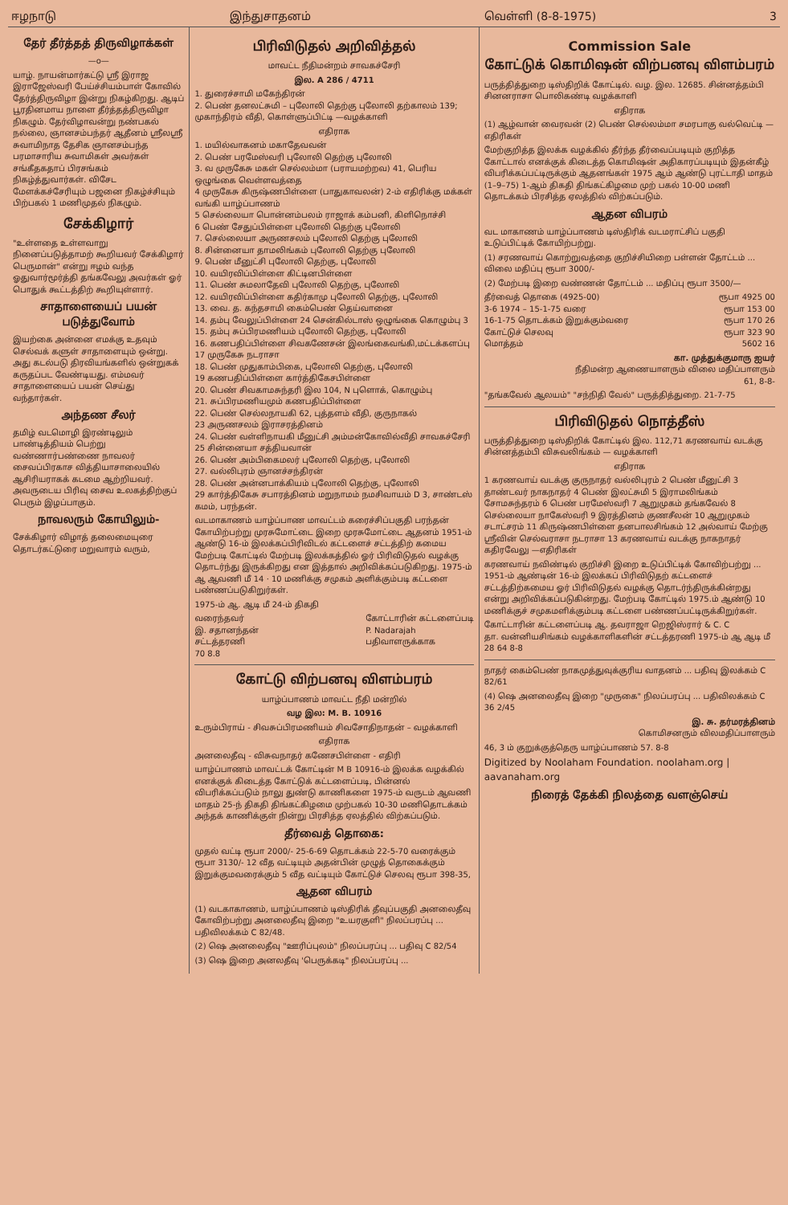ஈழநாடு இந்துசாதனம் வெள்ளி (8-8-1975) 3
தேர் தீர்த்தத் திருவிழாக்கள்
—o—
யாழ். நாயன்மார்கட்டு ஸ்ரீ இராஜ இராஜேஸ்வரி பேய்ச்சியம்பாள் கோவில் தேர்த்திருவிழா இன்று நிகழ்கிறது. ஆடிப் பூரதினமாய நாளை தீர்த்தத்திருவிழா நிகழும். தேர்விழாவன்று நண்பகல் நல்லை, ஞானசம்பந்தர் ஆதீனம் ஸ்ரீலஸ்ரீ சுவாமிநாத தேசிக ஞானசம்பந்த பரமாசாரிய சுவாமிகள் அவர்கள் சங்கீதகதாப் பிரசங்கம் நிகழ்த்துவார்கள். விசேட மேளக்கச்சேரியும் பஜனை நிகழ்ச்சியும் பிற்பகல் 1 மணிமுதல் நிகழும்.
சேக்கிழார்
"உள்ளதை உள்ளவாறு நினைப்படுத்தாமற் கூறியவர் சேக்கிழார் பெருமான்" என்று ஈழம் வந்த ஓதுவார்மூர்த்தி தங்கவேலு அவர்கள் ஓர் பொதுக் கூட்டத்திற் கூறியுள்ளார்.
சாதாளையைப் பயன் படுத்துவோம்
இயற்கை அன்னை எமக்கு உதவும் செல்வக் களுள் சாதாளையும் ஒன்று. அது கடல்படு திரவியங்களில் ஒன்றுகக் கருதப்பட வேண்டியது. எம்மவர் சாதாளையைப் பயன் செய்து வந்தார்கள்.
அந்தண சீலர்
தமிழ் வடமொழி இரண்டிலும் பாண்டித்தியம் பெற்று வண்ணார்பண்ணை நாவலர் சைவப்பிரகாச வித்தியாசாலையில் ஆசிரியராகக் கடமை ஆற்றியவர். அவருடைய பிரிவு சைவ உலகத்திற்குப் பெரும் இழப்பாகும்.
நாவலரும் கோயிலும்-
சேக்கிழார் விழாத் தலைமையுரை தொடர்கட்டுரை மறுவாரம் வரும்,
பிரிவிடுதல் அறிவித்தல்
மாவட்ட நீதிமன்றம் சாவகச்சேரி
இல. A 286 / 4711
1. துரைச்சாமி மகேந்திரன்
2. பெண் தனலட்சுமி – புலோலி தெற்கு புலோலி தற்காலம் 139; முகாந்திரம் வீதி, கொள்ளுப்பிட்டி —வழக்காளி
எதிராக
1. மயில்வாகனம் மகாதேவவன்
2. பெண் பரமேஸ்வரி புலோலி தெற்கு புலோலி
3. வ முருகேசு மகள் செல்லம்மா (பராயமற்றவ) 41, பெரிய ஒழுங்கை வெள்ளவத்தை
4 முருகேசு கிருஷ்ணபிள்ளை (பாதுகாவலன்) 2-ம் எதிரிக்கு மக்கள் வங்கி யாழ்ப்பாணம்
5 செல்லையா பொன்னம்பலம் ராஜாக் கம்பனி, கிளிநொச்சி
6 பெண் சேதுப்பிள்ளை புலோலி தெற்கு புலோலி
7. செல்லையா அருணசலம் புலோலி தெற்கு புலோலி
8. சின்னையா தாமலிங்கம் புலோலி தெற்கு புலோலி
9. பெண் மீனுட்சி புலோலி தெற்கு, புலோலி
10. வயிரவிப்பிள்ளை கிட்டினபிள்ளை
11. பெண் சுமலாதேவி புலோலி தெற்கு, புலோலி
12. வயிரவிப்பிள்ளை கதிர்காமு புலோலி தெற்கு, புலோலி
13. வை. த. கந்தசாமி கைம்பெண் தெய்வானை
14. தம்பு வேலுப்பிள்ளை 24 சென்கில்டாஸ் ஒழுங்கை கொழும்பு 3
15. தம்பு சுப்பிரமணியம் புலோலி தெற்கு, புலோலி
16. கணபதிப்பிள்ளை சிவகணேசன் இலங்கைவங்கி,மட்டக்களப்பு
17 முருகேசு நடராசா
18. பெண் முதுகாம்பிகை, புலோலி தெற்கு, புலோலி
19 கணபதிப்பிள்ளை கார்த்திகேசபிள்ளை
20. பெண் சிவகாமசுந்தரி இல 104, N புளொக், கொழும்பு
21. சுப்பிரமணியமும் கணபதிப்பிள்ளை
22. பெண் செல்லநாயகி 62, புத்தளம் வீதி, குருநாகல்
23 அருணசலம் இராசரத்தினம்
24. பெண் வள்ளிநாயகி மீனுட்சி அம்மன்கோவில்வீதி சாவகச்சேரி
25 சின்னையா சத்தியவான்
26. பெண் அம்பிகைமலர் புலோலி தெற்கு, புலோலி
27. வல்லிபுரம் ஞானச்சந்திரன்
28. பெண் அன்னபாக்கியம் புலோலி தெற்கு, புலோலி
29 கார்த்திகேசு சபாரத்தினம் மறுநாமம் நமசிவாயம் D 3, சாண்டஸ் கமம், பரந்தன்.
வடமாகாணம் யாழ்ப்பாண மாவட்டம் கரைச்சிப்பகுதி பரந்தன் கோயிற்பற்று முரசுமோட்டை இறை முரசுமோட்டை ஆதனம் 1951-ம் ஆண்டு 16-ம் இலக்கப்பிரிவிடல் கட்டளைச் சட்டத்திற் கமைய மேற்படி கோட்டில் மேற்படி இலக்கத்தில் ஓர் பிரிவிடுதல் வழக்கு தொடர்ந்து இருக்கிறது என இத்தால் அறிவிக்கப்படுகிறது. 1975-ம் ஆ ஆவணி மீ 14 · 10 மணிக்கு சமுகம் அளிக்கும்படி கட்டளை பண்ணப்படுகிறுர்கள்.
1975-ம் ஆ. ஆடி மீ 24-ம் திகதி
வரைந்தவர்
இ. சதானந்தன்
சட்டத்தரணி
70 8.8 கோட்டாரின் கட்டளைப்படி
P. Nadarajah
பதிவாளருக்காக
கோட்டு விற்பனவு விளம்பரம்
யாழ்ப்பாணம் மாவட்ட நீதி மன்றில்
வழ இல: M. B. 10916
உரும்பிராய் - சிவசுப்பிரமணியம் சிவசோதிநாதன் – வழக்காளி
எதிராக
அனலைதீவு - விசுவநாதர் கணேசபிள்ளை - எதிரி
யாழ்ப்பாணம் மாவட்டக் கோட்டின் M B 10916-ம் இலக்க வழக்கில் எனக்குக் கிடைத்த கோட்டுக் கட்டளைப்படி, பின்னல் விபரிக்கப்படும் நாலு துண்டு காணிகளை 1975-ம் வருடம் ஆவணி மாதம் 25-ந் திகதி திங்கட்கிழமை முற்பகல் 10-30 மணிதொடக்கம் அந்தக் காணிக்குள் நின்று பிரசித்த ஏலத்தில் விற்கப்படும்.
தீர்வைத் தொகை:
முதல் வட்டி ரூபா 2000/- 25-6-69 தொடக்கம் 22-5-70 வரைக்கும் ரூபா 3130/- 12 வீத வட்டியும் அதன்பின் முழுத் தொகைக்கும் இறுக்குமவரைக்கும் 5 வீத வட்டியும் கோட்டுச் செலவு ரூபா 398-35,
ஆதன விபரம்
(1) வடகாகாணம், யாழ்ப்பாணம் டிஸ்திரிக் தீவுப்பகுதி அனலைதீவு கோவிற்பற்று அனலைதீவு இறை "உயரகுளி" நிலப்பரப்பு ... பதிவிலக்கம் C 82/48.
(2) ஷெ அனலைதீவு "ஊரிப்புலம்" நிலப்பரப்பு ... பதிவு C 82/54
(3) ஷெ இறை அனலதீவு 'பெருக்கடி" நிலப்பரப்பு ...
Commission Sale
கோட்டுக் கொமிஷன் விற்பனவு விளம்பரம்
பருத்தித்துறை டிஸ்திறிக் கோட்டில். வழ. இல. 12685. சின்னத்தம்பி சினனராசா பொலிகண்டி வழக்காளி
எதிராக
(1) ஆழ்வான் வைரவன் (2) பெண் செல்லம்மா சமரபாகு வல்வெட்டி — எதிரிகள்
மேற்குறித்த இலக்க வழக்கில் தீர்ந்த தீர்வைப்படியும் குறித்த கோட்டால் எனக்குக் கிடைத்த கொமிஷன் அதிகாரப்படியும் இதன்கீழ் விபரிக்கப்பட்டிருக்கும் ஆதனங்கள் 1975 ஆம் ஆண்டு புரட்டாதி மாதம் (1–9–75) 1-ஆம் திகதி திங்கட்கிழமை முற் பகல் 10-00 மணி தொடக்கம் பிரசித்த ஏலத்தில் விற்கப்படும்.
ஆதன விபரம்
வட மாகாணம் யாழ்ப்பாணம் டிஸ்திரிக் வடமராட்சிப் பகுதி உடுப்பிட்டிக் கோயிற்பற்று.
(1) சரணவாய் கொற்றுவத்தை குறிச்சியிறை பள்ளன் தோட்டம் ... விலை மதிப்பு ரூபா 3000/-
(2) மேற்படி இறை வண்ணன் தோட்டம் ... மதிப்பு ரூபா 3500/—
தீர்வைத் தொகை (4925-00) ரூபா 4925 00
3-6 1974 – 15-1-75 வரை ரூபா 153 00
16-1-75 தொடக்கம் இறுக்கும்வரை ரூபா 170 26
கோட்டுச் செலவு ரூபா 323 90
மொத்தம் 5602 16
கா. முத்துக்குமாரு ஐயர்
நீதிமன்ற ஆணையாளரும் விலை மதிப்பாளரும்
61, 8-8-
"தங்கவேல் ஆலயம்" "சந்நிதி வேல்" பருத்தித்துறை. 21-7-75
பிரிவிடுதல் நொத்தீஸ்
பருத்தித்துறை டிஸ்திறிக் கோட்டில் இல. 112,71 கரணவாய் வடக்கு சின்னத்தம்பி விசுவலிங்கம் — வழக்காளி
எதிராக
1 கரணவாய் வடக்கு குருநாதர் வல்லிபுரம் 2 பெண் மீனுட்சி 3 தாண்டவர் நாகநாதர் 4 பெண் இலட்சுமி 5 இராமலிங்கம் சோமசுந்தரம் 6 பெண் பரமேஸ்வரி 7 ஆறுமுகம் தங்கவேல் 8 செல்லையா நாகேஸ்வரி 9 இரத்தினம் குணசீலன் 10 ஆறுமுகம் சடாட்சரம் 11 கிருஷ்ணபிள்ளை தனபாலசிங்கம் 12 அல்வாய் மேற்கு ஸ்ரீவின் செல்வராசா நடராசா 13 கரணவாய் வடக்கு நாகநாதர் கதிரவேலு —எதிரிகள்
கரணவாய் நவிண்டில் குறிச்சி இறை உடுப்பிட்டிக் கோவிற்பற்று ... 1951-ம் ஆண்டின் 16-ம் இலக்கப் பிரிவிடுதற் கட்டளைச் சட்டத்திற்கமைய ஓர் பிரிவிடுதல் வழக்கு தொடர்ந்திருக்கின்றது என்று அறிவிக்கப்படுகின்றது. மேற்படி கோட்டில் 1975.ம் ஆண்டு 10 மணிக்குச் சமுகமளிக்கும்படி கட்டளை பண்ணப்பட்டிருக்கிறுர்கள்.
கோட்டாரின் கட்டளைப்படி ஆ. தவராஜா றெஜிஸ்ரார் & C. C
தா. வன்னியசிங்கம் வழக்காளிகளின் சட்டத்தரணி 1975-ம் ஆ ஆடி மீ 28 64 8-8
நாதர் கைம்பெண் நாகமுத்துவுக்குரிய வாதனம் ... பதிவு இலக்கம் C 82/61
(4) ஷெ அனலைதீவு இறை "முருகை" நிலப்பரப்பு ... பதிவிலக்கம் C 36 2/45
இ. சு. தர்மரத்தினம்
கொமிசனரும் விலமதிப்பாளரும்
46, 3 ம் குறுக்குத்தெரு யாழ்ப்பாணம் 57. 8-8
Digitized by Noolaham Foundation. noolaham.org | aavanaham.org
நிரைத் தேக்கி நிலத்தை வளஞ்செய்